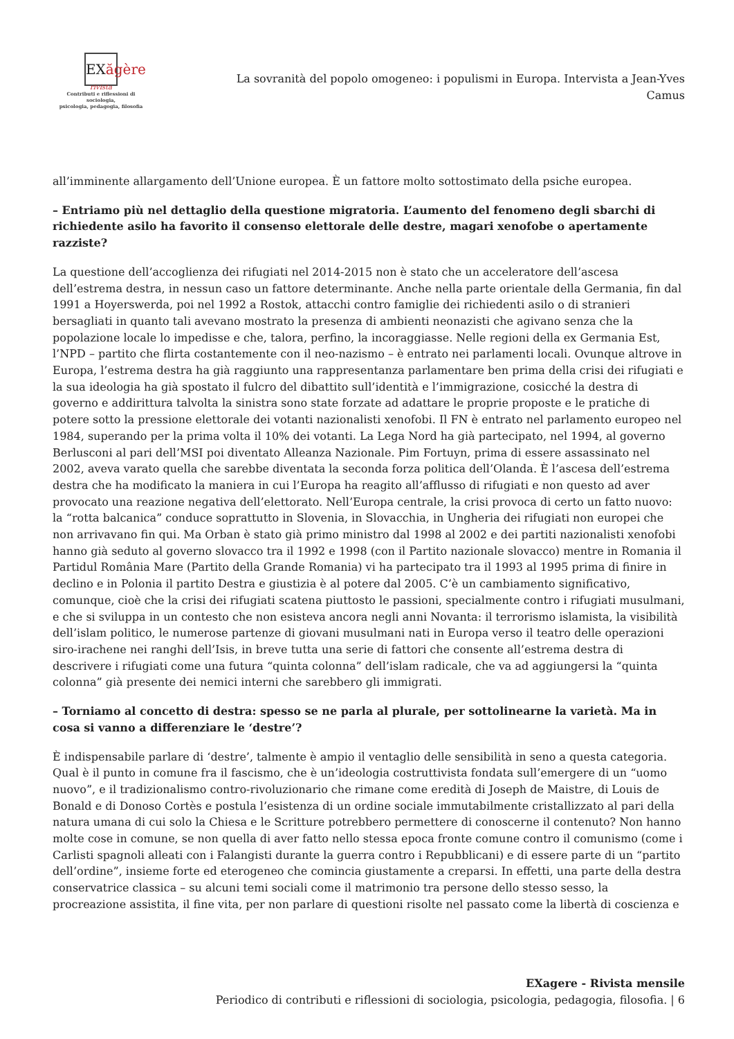EXăgère
rivista
Contributi e riflessioni di sociologia,
psicologia, pedagogia, filosofia
La sovranità del popolo omogeneo: i populismi in Europa. Intervista a Jean-Yves Camus
all’imminente allargamento dell’Unione europea. È un fattore molto sottostimato della psiche europea.
– Entriamo più nel dettaglio della questione migratoria. L’aumento del fenomeno degli sbarchi di richiedente asilo ha favorito il consenso elettorale delle destre, magari xenofobe o apertamente razziste?
La questione dell’accoglienza dei rifugiati nel 2014-2015 non è stato che un acceleratore dell’ascesa dell’estrema destra, in nessun caso un fattore determinante. Anche nella parte orientale della Germania, fin dal 1991 a Hoyerswerda, poi nel 1992 a Rostok, attacchi contro famiglie dei richiedenti asilo o di stranieri bersagliati in quanto tali avevano mostrato la presenza di ambienti neonazisti che agivano senza che la popolazione locale lo impedisse e che, talora, perfino, la incoraggiasse. Nelle regioni della ex Germania Est, l’NPD – partito che flirta costantemente con il neo-nazismo – è entrato nei parlamenti locali. Ovunque altrove in Europa, l’estrema destra ha già raggiunto una rappresentanza parlamentare ben prima della crisi dei rifugiati e la sua ideologia ha già spostato il fulcro del dibattito sull’identità e l’immigrazione, cosicché la destra di governo e addirittura talvolta la sinistra sono state forzate ad adattare le proprie proposte e le pratiche di potere sotto la pressione elettorale dei votanti nazionalisti xenofobi. Il FN è entrato nel parlamento europeo nel 1984, superando per la prima volta il 10% dei votanti. La Lega Nord ha già partecipato, nel 1994, al governo Berlusconi al pari dell’MSI poi diventato Alleanza Nazionale. Pim Fortuyn, prima di essere assassinato nel 2002, aveva varato quella che sarebbe diventata la seconda forza politica dell’Olanda. È l’ascesa dell’estrema destra che ha modificato la maniera in cui l’Europa ha reagito all’afflusso di rifugiati e non questo ad aver provocato una reazione negativa dell’elettorato. Nell’Europa centrale, la crisi provoca di certo un fatto nuovo: la “rotta balcanica” conduce soprattutto in Slovenia, in Slovacchia, in Ungheria dei rifugiati non europei che non arrivavano fin qui. Ma Orban è stato già primo ministro dal 1998 al 2002 e dei partiti nazionalisti xenofobi hanno già seduto al governo slovacco tra il 1992 e 1998 (con il Partito nazionale slovacco) mentre in Romania il Partidul România Mare (Partito della Grande Romania) vi ha partecipato tra il 1993 al 1995 prima di finire in declino e in Polonia il partito Destra e giustizia è al potere dal 2005. C’è un cambiamento significativo, comunque, cioè che la crisi dei rifugiati scatena piuttosto le passioni, specialmente contro i rifugiati musulmani, e che si sviluppa in un contesto che non esisteva ancora negli anni Novanta: il terrorismo islamista, la visibilità dell’islam politico, le numerose partenze di giovani musulmani nati in Europa verso il teatro delle operazioni siro-irachene nei ranghi dell’Isis, in breve tutta una serie di fattori che consente all’estrema destra di descrivere i rifugiati come una futura “quinta colonna” dell’islam radicale, che va ad aggiungersi la “quinta colonna” già presente dei nemici interni che sarebbero gli immigrati.
– Torniamo al concetto di destra: spesso se ne parla al plurale, per sottolinearne la varietà. Ma in cosa si vanno a differenziare le ‘destre’?
È indispensabile parlare di ‘destre’, talmente è ampio il ventaglio delle sensibilità in seno a questa categoria. Qual è il punto in comune fra il fascismo, che è un’ideologia costruttivista fondata sull’emergere di un “uomo nuovo”, e il tradizionalismo contro-rivoluzionario che rimane come eredità di Joseph de Maistre, di Louis de Bonald e di Donoso Cortès e postula l’esistenza di un ordine sociale immutabilmente cristallizzato al pari della natura umana di cui solo la Chiesa e le Scritture potrebbero permettere di conoscerne il contenuto? Non hanno molte cose in comune, se non quella di aver fatto nello stessa epoca fronte comune contro il comunismo (come i Carlisti spagnoli alleati con i Falangisti durante la guerra contro i Repubblicani) e di essere parte di un “partito dell’ordine”, insieme forte ed eterogeneo che comincia giustamente a creparsi. In effetti, una parte della destra conservatrice classica – su alcuni temi sociali come il matrimonio tra persone dello stesso sesso, la procreazione assistita, il fine vita, per non parlare di questioni risolte nel passato come la libertà di coscienza e
EXagere - Rivista mensile
Periodico di contributi e riflessioni di sociologia, psicologia, pedagogia, filosofia. | 6